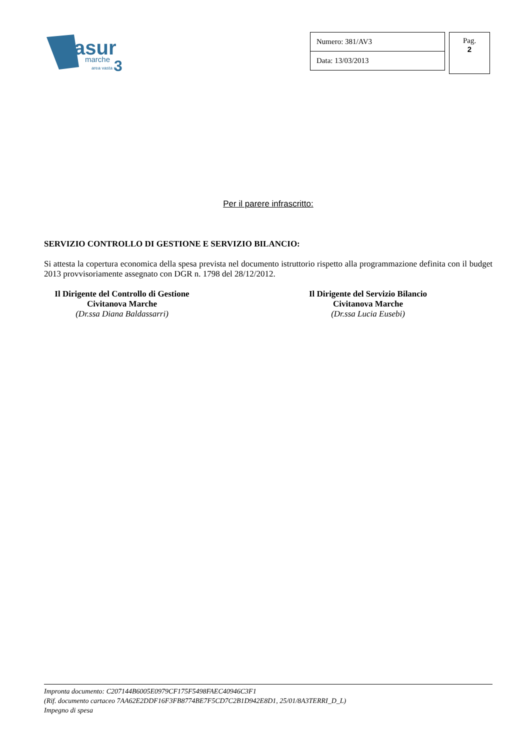asur
marche
area vasta n.
3
| Numero: 381/AV3 |
| Data: 13/03/2013 |
Pag.
2
Per il parere infrascritto:
SERVIZIO CONTROLLO DI GESTIONE E SERVIZIO BILANCIO:
Si attesta la copertura economica della spesa prevista nel documento istruttorio rispetto alla programmazione definita con il budget 2013 provvisoriamente assegnato con DGR n. 1798 del 28/12/2012.
Il Dirigente del Controllo di Gestione
Civitanova Marche
(Dr.ssa Diana Baldassarri)
Il Dirigente del Servizio Bilancio
Civitanova Marche
(Dr.ssa Lucia Eusebi)
Impronta documento: C207144B6005E0979CF175F5498FAEC40946C3F1
(Rif. documento cartaceo 7AA62E2DDF16F3FB8774BE7F5CD7C2B1D942E8D1, 25/01/8A3TERRI_D_L)
Impegno di spesa